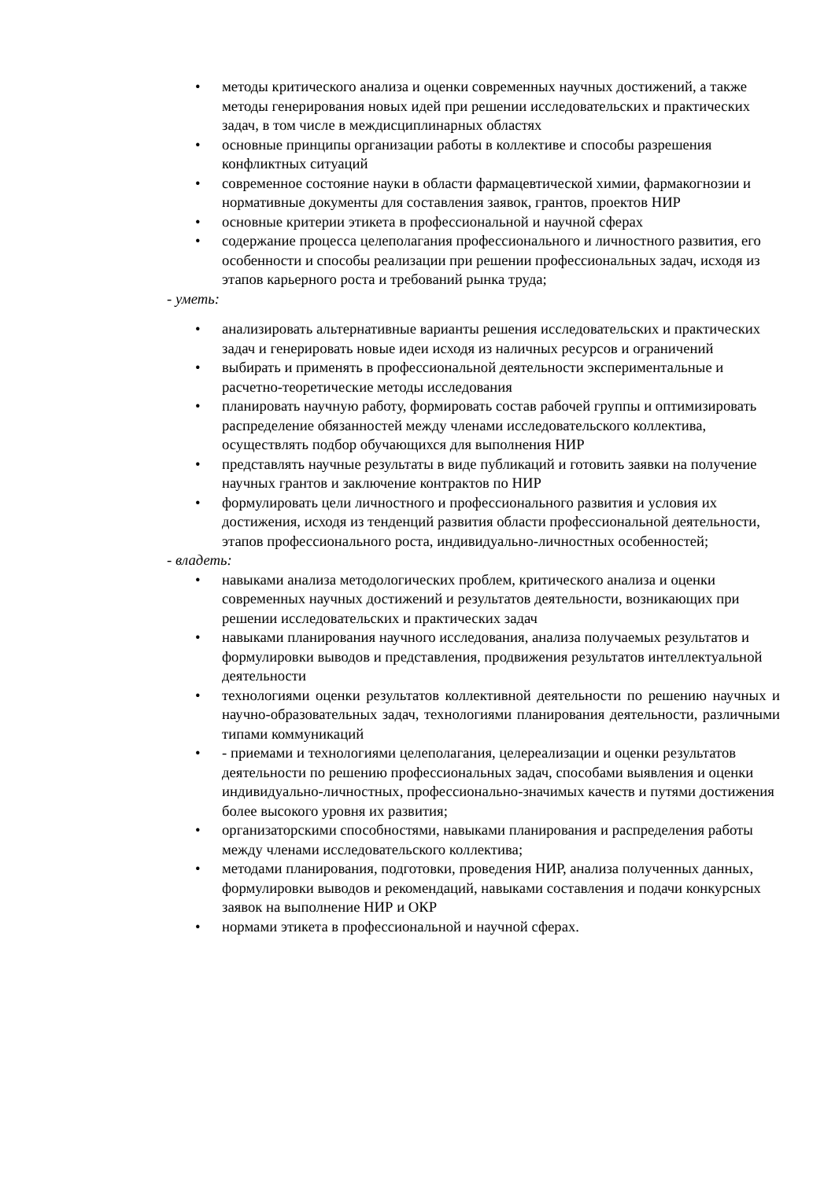• методы критического анализа и оценки современных научных достижений, а также методы генерирования новых идей при решении исследовательских и практических задач, в том числе в междисциплинарных областях
• основные принципы организации работы в коллективе и способы разрешения конфликтных ситуаций
• современное состояние науки в области фармацевтической химии, фармакогнозии и нормативные документы для составления заявок, грантов, проектов НИР
• основные критерии этикета в профессиональной и научной сферах
• содержание процесса целеполагания профессионального и личностного развития, его особенности и способы реализации при решении профессиональных задач, исходя из этапов карьерного роста и требований рынка труда;
- уметь:
• анализировать альтернативные варианты решения исследовательских и практических задач и генерировать новые идеи исходя из наличных ресурсов и ограничений
• выбирать и применять в профессиональной деятельности экспериментальные и расчетно-теоретические методы исследования
• планировать научную работу, формировать состав рабочей группы и оптимизировать распределение обязанностей между членами исследовательского коллектива, осуществлять подбор обучающихся для выполнения НИР
• представлять научные результаты в виде публикаций и готовить заявки на получение научных грантов и заключение контрактов по НИР
• формулировать цели личностного и профессионального развития и условия их достижения, исходя из тенденций развития области профессиональной деятельности, этапов профессионального роста, индивидуально-личностных особенностей;
- владеть:
• навыками анализа методологических проблем, критического анализа и оценки современных научных достижений и результатов деятельности, возникающих при решении исследовательских и практических задач
• навыками планирования научного исследования, анализа получаемых результатов и формулировки выводов и представления, продвижения результатов интеллектуальной деятельности
• технологиями оценки результатов коллективной деятельности по решению научных и научно-образовательных задач, технологиями планирования деятельности, различными типами коммуникаций
• - приемами и технологиями целеполагания, целереализации и оценки результатов деятельности по решению профессиональных задач, способами выявления и оценки индивидуально-личностных, профессионально-значимых качеств и путями достижения более высокого уровня их развития;
• организаторскими способностями, навыками планирования и распределения работы между членами исследовательского коллектива;
• методами планирования, подготовки, проведения НИР, анализа полученных данных, формулировки выводов и рекомендаций, навыками составления и подачи конкурсных заявок на выполнение НИР и ОКР
• нормами этикета в профессиональной и научной сферах.